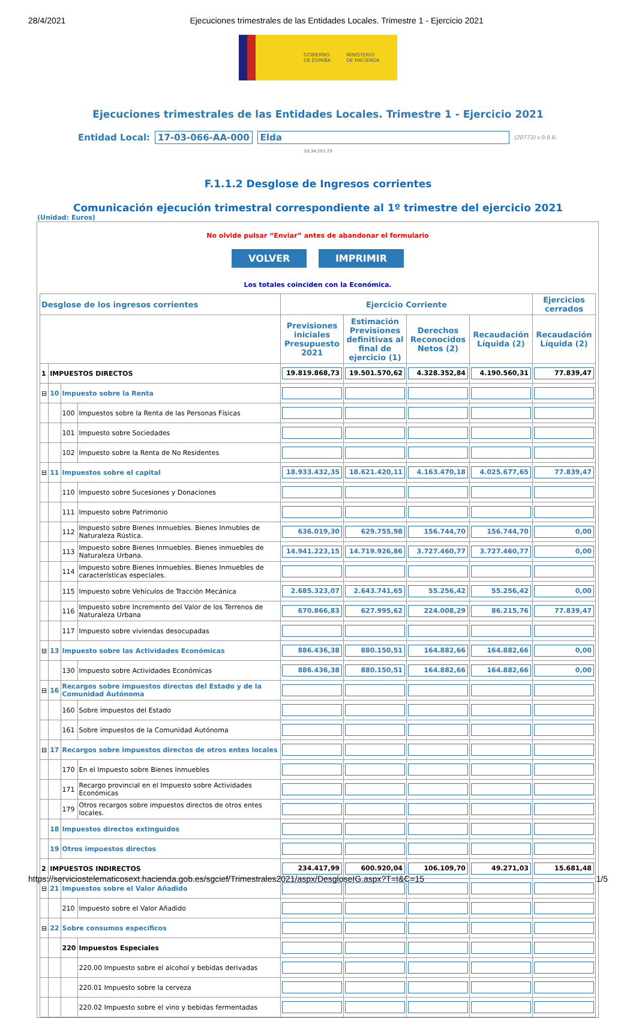28/4/2021 Ejecuciones trimestrales de las Entidades Locales. Trimestre 1 - Ejercicio 2021
GOBIERNO
DE ESPAÑA MINISTERIO
DE HACIENDA
Ejecuciones trimestrales de las Entidades Locales. Trimestre 1 - Ejercicio 2021
Entidad Local: 17-03-066-AA-000 Elda (20773) v.0.0.6-
10.34.251.73
F.1.1.2 Desglose de Ingresos corrientes
Comunicación ejecución trimestral correspondiente al 1º trimestre del ejercicio 2021
(Unidad: Euros)
No olvide pulsar “Enviar” antes de abandonar el formulario
VOLVER IMPRIMIR
Los totales coinciden con la Económica.
| Desglose de los ingresos corrientes | | | | Ejercicio Corriente | | | | Ejercicios cerrados |
| --- | --- | --- | --- | --- | --- | --- | --- | --- |
| | | | | Previsiones iniciales Presupuesto 2021 | Estimación Previsiones definitivas al final de ejercicio (1) | Derechos Reconocidos Netos (2) | Recaudación Líquida (2) | Recaudación Líquida (2) |
| 1 | IMPUESTOS DIRECTOS | | | 19.819.868,73 | 19.501.570,62 | 4.328.352,84 | 4.190.560,31 | 77.839,47 |
| ⊟ | 10 | Impuesto sobre la Renta | | | | | | |
| | | 100 | Impuestos sobre la Renta de las Personas Físicas | | | | | |
| | | 101 | Impuesto sobre Sociedades | | | | | |
| | | 102 | Impuesto sobre la Renta de No Residentes | | | | | |
| ⊟ | 11 | Impuestos sobre el capital | | 18.933.432,35 | 18.621.420,11 | 4.163.470,18 | 4.025.677,65 | 77.839,47 |
| | | 110 | Impuesto sobre Sucesiones y Donaciones | | | | | |
| | | 111 | Impuesto sobre Patrimonio | | | | | |
| | | 112 | Impuesto sobre Bienes Inmuebles. Bienes Inmubles de Naturaleza Rústica. | 636.019,30 | 629.755,98 | 156.744,70 | 156.744,70 | 0,00 |
| | | 113 | Impuesto sobre Bienes Inmuebles. Bienes inmuebles de Naturaleza Urbana. | 14.941.223,15 | 14.719.926,86 | 3.727.460,77 | 3.727.460,77 | 0,00 |
| | | 114 | Impuesto sobre Bienes Inmuebles. Bienes Inmuebles de características especiales. | | | | | |
| | | 115 | Impuesto sobre Vehículos de Tracción Mecánica | 2.685.323,07 | 2.643.741,65 | 55.256,42 | 55.256,42 | 0,00 |
| | | 116 | Impuesto sobre Incremento del Valor de los Terrenos de Naturaleza Urbana | 670.866,83 | 627.995,62 | 224.008,29 | 86.215,76 | 77.839,47 |
| | | 117 | Impuesto sobre viviendas desocupadas | | | | | |
| ⊟ | 13 | Impuesto sobre las Actividades Económicas | | 886.436,38 | 880.150,51 | 164.882,66 | 164.882,66 | 0,00 |
| | | 130 | Impuesto sobre Actividades Económicas | 886.436,38 | 880.150,51 | 164.882,66 | 164.882,66 | 0,00 |
| ⊟ | 16 | Recargos sobre impuestos directos del Estado y de la Comunidad Autónoma | | | | | | |
| | | 160 | Sobre impuestos del Estado | | | | | |
| | | 161 | Sobre impuestos de la Comunidad Autónoma | | | | | |
| ⊟ | 17 | Recargos sobre impuestos directos de otros entes locales | | | | | | |
| | | 170 | En el Impuesto sobre Bienes Inmuebles | | | | | |
| | | 171 | Recargo provincial en el Impuesto sobre Actividades Económicas | | | | | |
| | | 179 | Otros recargos sobre impuestos directos de otros entes locales. | | | | | |
| | 18 | Impuestos directos extinguidos | | | | | | |
| | 19 | Otros impuestos directos | | | | | | |
| 2 | IMPUESTOS INDIRECTOS | | | 234.417,99 | 600.920,04 | 106.109,70 | 49.271,03 | 15.681,48 |
| ⊟ | 21 | Impuestos sobre el Valor Añadido | | | | | | |
| | | 210 | Impuesto sobre el Valor Añadido | | | | | |
| ⊟ | 22 | Sobre consumos específicos | | | | | | |
| | | 220 | Impuestos Especiales | | | | | |
| | | | 220.00 Impuesto sobre el alcohol y bebidas derivadas | | | | | |
| | | | 220.01 Impuesto sobre la cerveza | | | | | |
| | | | 220.02 Impuesto sobre el vino y bebidas fermentadas | | | | | |
https://serviciostelematicosext.hacienda.gob.es/sgcief/Trimestrales2021/aspx/DesgloseIG.aspx?T=I&C=15 1/5